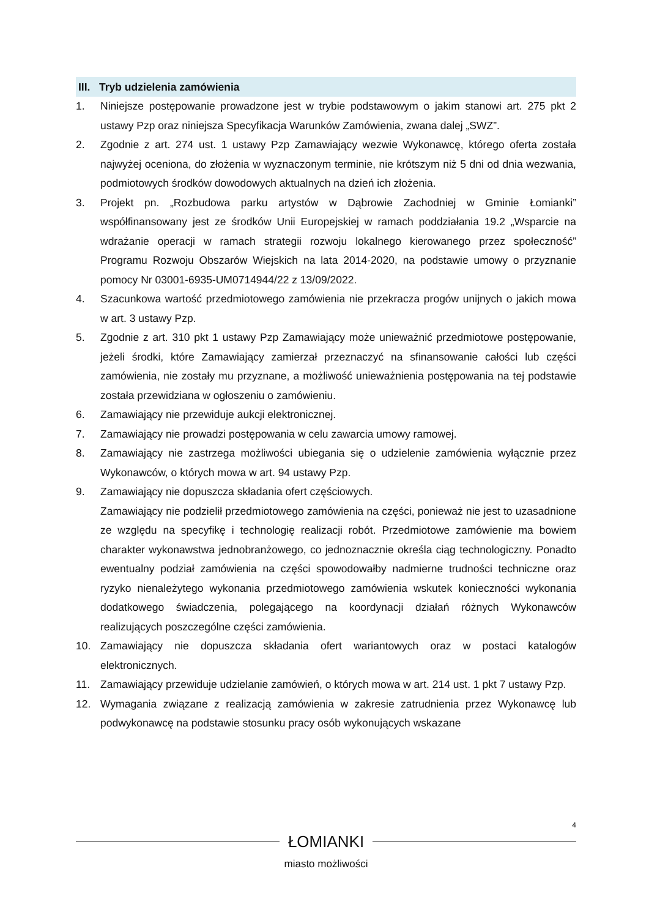III. Tryb udzielenia zamówienia
1. Niniejsze postępowanie prowadzone jest w trybie podstawowym o jakim stanowi art. 275 pkt 2 ustawy Pzp oraz niniejsza Specyfikacja Warunków Zamówienia, zwana dalej „SWZ”.
2. Zgodnie z art. 274 ust. 1 ustawy Pzp Zamawiający wezwie Wykonawcę, którego oferta została najwyżej oceniona, do złożenia w wyznaczonym terminie, nie krótszym niż 5 dni od dnia wezwania, podmiotowych środków dowodowych aktualnych na dzień ich złożenia.
3. Projekt pn. „Rozbudowa parku artystów w Dąbrowie Zachodniej w Gminie Łomianki” współfinansowany jest ze środków Unii Europejskiej w ramach poddziałania 19.2 „Wsparcie na wdrażanie operacji w ramach strategii rozwoju lokalnego kierowanego przez społeczność” Programu Rozwoju Obszarów Wiejskich na lata 2014-2020, na podstawie umowy o przyznanie pomocy Nr 03001-6935-UM0714944/22 z 13/09/2022.
4. Szacunkowa wartość przedmiotowego zamówienia nie przekracza progów unijnych o jakich mowa w art. 3 ustawy Pzp.
5. Zgodnie z art. 310 pkt 1 ustawy Pzp Zamawiający może unieważnić przedmiotowe postępowanie, jeżeli środki, które Zamawiający zamierzał przeznaczyć na sfinansowanie całości lub części zamówienia, nie zostały mu przyznane, a możliwość unieważnienia postępowania na tej podstawie została przewidziana w ogłoszeniu o zamówieniu.
6. Zamawiający nie przewiduje aukcji elektronicznej.
7. Zamawiający nie prowadzi postępowania w celu zawarcia umowy ramowej.
8. Zamawiający nie zastrzega możliwości ubiegania się o udzielenie zamówienia wyłącznie przez Wykonawców, o których mowa w art. 94 ustawy Pzp.
9. Zamawiający nie dopuszcza składania ofert częściowych.
Zamawiający nie podzielił przedmiotowego zamówienia na części, ponieważ nie jest to uzasadnione ze względu na specyfikę i technologię realizacji robót. Przedmiotowe zamówienie ma bowiem charakter wykonawstwa jednobranżowego, co jednoznacznie określa ciąg technologiczny. Ponadto ewentualny podział zamówienia na części spowodowałby nadmierne trudności techniczne oraz ryzyko nienależytego wykonania przedmiotowego zamówienia wskutek konieczności wykonania dodatkowego świadczenia, polegającego na koordynacji działań różnych Wykonawców realizujących poszczególne części zamówienia.
10. Zamawiający nie dopuszcza składania ofert wariantowych oraz w postaci katalogów elektronicznych.
11. Zamawiający przewiduje udzielanie zamówień, o których mowa w art. 214 ust. 1 pkt 7 ustawy Pzp.
12. Wymagania związane z realizacją zamówienia w zakresie zatrudnienia przez Wykonawcę lub podwykonawcę na podstawie stosunku pracy osób wykonujących wskazane
4
ŁOMIANKI
miasto możliwości